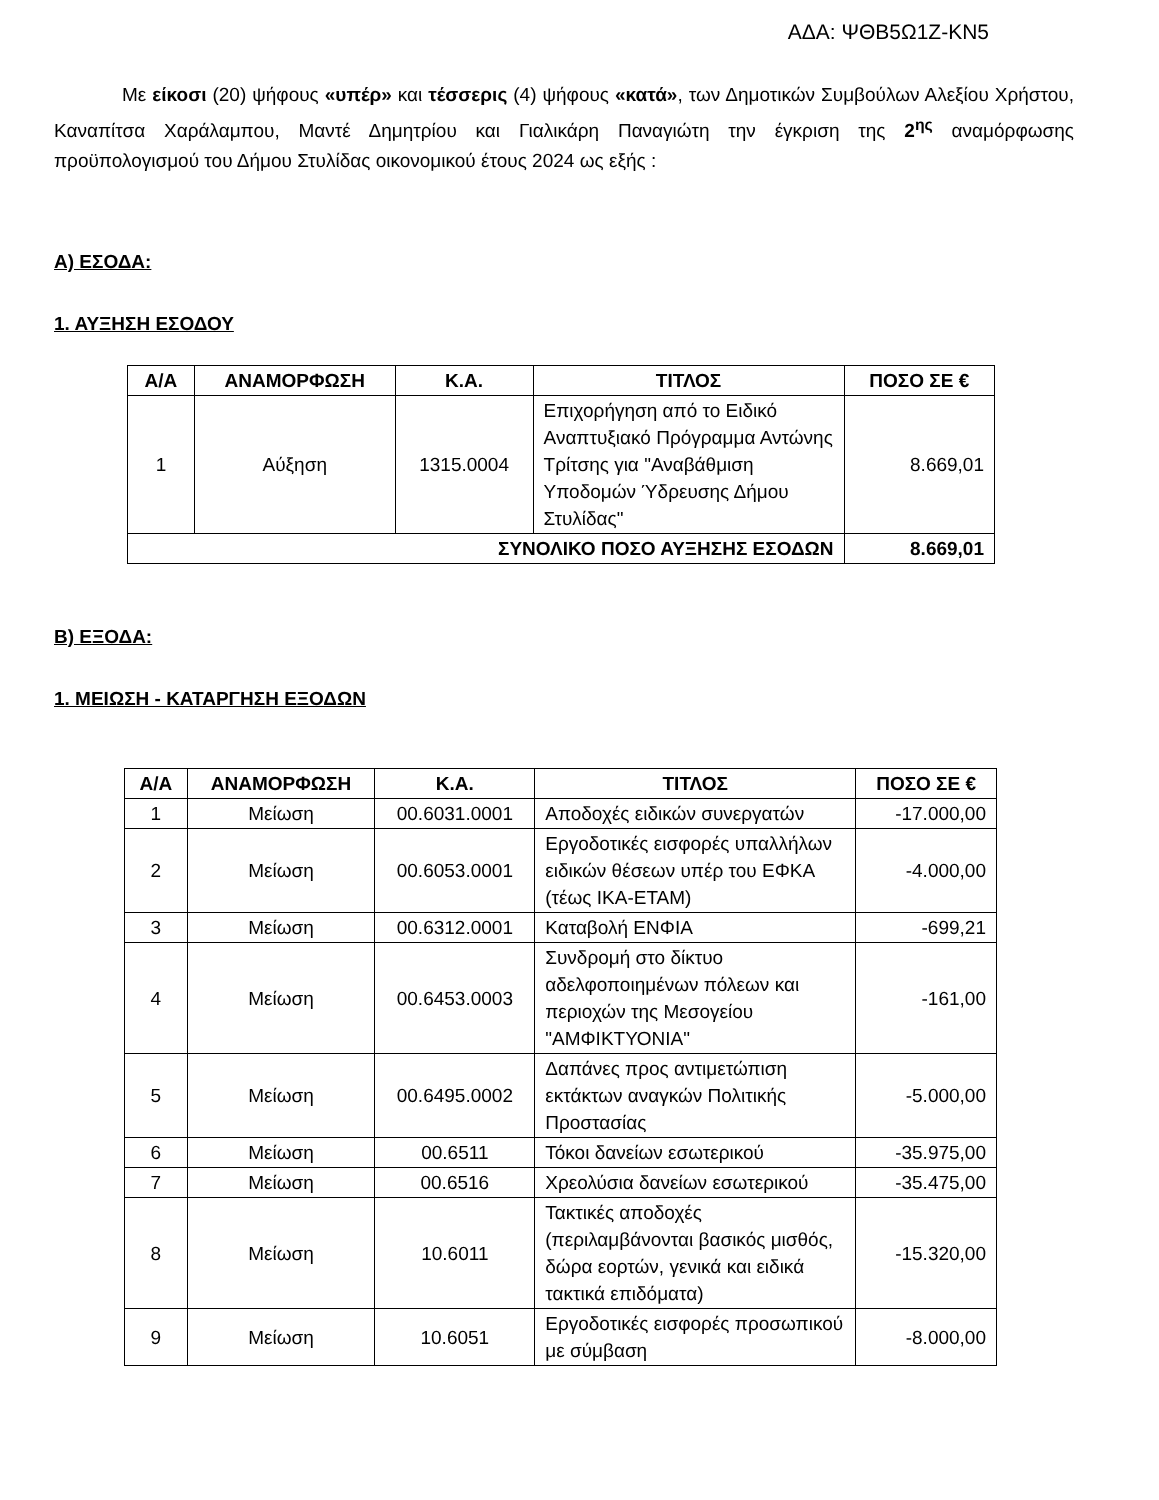ΑΔΑ: ΨΘΒ5Ω1Ζ-ΚΝ5
Με είκοσι (20) ψήφους «υπέρ» και τέσσερις (4) ψήφους «κατά», των Δημοτικών Συμβούλων Αλεξίου Χρήστου, Καναπίτσα Χαράλαμπου, Μαντέ Δημητρίου και Γιαλικάρη Παναγιώτη την έγκριση της 2<sup>ης</sup> αναμόρφωσης προϋπολογισμού του Δήμου Στυλίδας οικονομικού έτους 2024 ως εξής :
Α) ΕΣΟΔΑ:
1. ΑΥΞΗΣΗ ΕΣΟΔΟΥ
| Α/Α | ΑΝΑΜΟΡΦΩΣΗ | Κ.Α. | ΤΙΤΛΟΣ | ΠΟΣΟ ΣΕ € |
| --- | --- | --- | --- | --- |
| 1 | Αύξηση | 1315.0004 | Επιχορήγηση από το Ειδικό Αναπτυξιακό Πρόγραμμα Αντώνης Τρίτσης για "Αναβάθμιση Υποδομών Ύδρευσης Δήμου Στυλίδας" | 8.669,01 |
| ΣΥΝΟΛΙΚΟ ΠΟΣΟ ΑΥΞΗΣΗΣ ΕΣΟΔΩΝ | | | | 8.669,01 |
Β) ΕΞΟΔΑ:
1. ΜΕΙΩΣΗ - ΚΑΤΑΡΓΗΣΗ ΕΞΟΔΩΝ
| Α/Α | ΑΝΑΜΟΡΦΩΣΗ | Κ.Α. | ΤΙΤΛΟΣ | ΠΟΣΟ ΣΕ € |
| --- | --- | --- | --- | --- |
| 1 | Μείωση | 00.6031.0001 | Αποδοχές ειδικών συνεργατών | -17.000,00 |
| 2 | Μείωση | 00.6053.0001 | Εργοδοτικές εισφορές υπαλλήλων ειδικών θέσεων υπέρ του ΕΦΚΑ (τέως ΙΚΑ-ΕΤΑΜ) | -4.000,00 |
| 3 | Μείωση | 00.6312.0001 | Καταβολή ΕΝΦΙΑ | -699,21 |
| 4 | Μείωση | 00.6453.0003 | Συνδρομή στο δίκτυο αδελφοποιημένων πόλεων και περιοχών της Μεσογείου "ΑΜΦΙΚΤΥΟΝΙΑ" | -161,00 |
| 5 | Μείωση | 00.6495.0002 | Δαπάνες προς αντιμετώπιση εκτάκτων αναγκών Πολιτικής Προστασίας | -5.000,00 |
| 6 | Μείωση | 00.6511 | Τόκοι δανείων εσωτερικού | -35.975,00 |
| 7 | Μείωση | 00.6516 | Χρεολύσια δανείων εσωτερικού | -35.475,00 |
| 8 | Μείωση | 10.6011 | Τακτικές αποδοχές (περιλαμβάνονται βασικός μισθός, δώρα εορτών, γενικά και ειδικά τακτικά επιδόματα) | -15.320,00 |
| 9 | Μείωση | 10.6051 | Εργοδοτικές εισφορές προσωπικού με σύμβαση | -8.000,00 |